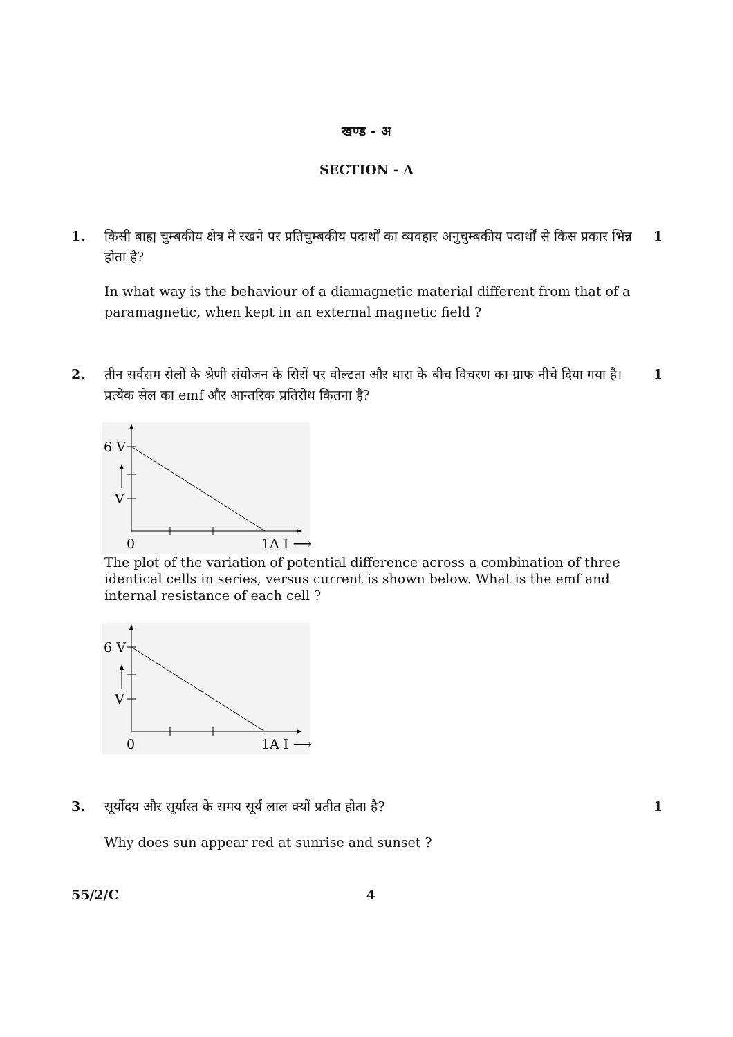खण्ड - अ
SECTION - A
1. किसी बाह्य चुम्बकीय क्षेत्र में रखने पर प्रतिचुम्बकीय पदार्थों का व्यवहार अनुचुम्बकीय पदार्थों से किस प्रकार भिन्न होता है?
1
In what way is the behaviour of a diamagnetic material different from that of a paramagnetic, when kept in an external magnetic field ?
2. तीन सर्वसम सेलों के श्रेणी संयोजन के सिरों पर वोल्टता और धारा के बीच विचरण का ग्राफ नीचे दिया गया है। प्रत्येक सेल का emf और आन्तरिक प्रतिरोध कितना है?
1
6 V
V
0
1A I ⟶
The plot of the variation of potential difference across a combination of three identical cells in series, versus current is shown below. What is the emf and internal resistance of each cell ?
6 V
V
0
1A I ⟶
3. सूर्योदय और सूर्यास्त के समय सूर्य लाल क्यों प्रतीत होता है?
1
Why does sun appear red at sunrise and sunset ?
55/2/C 4